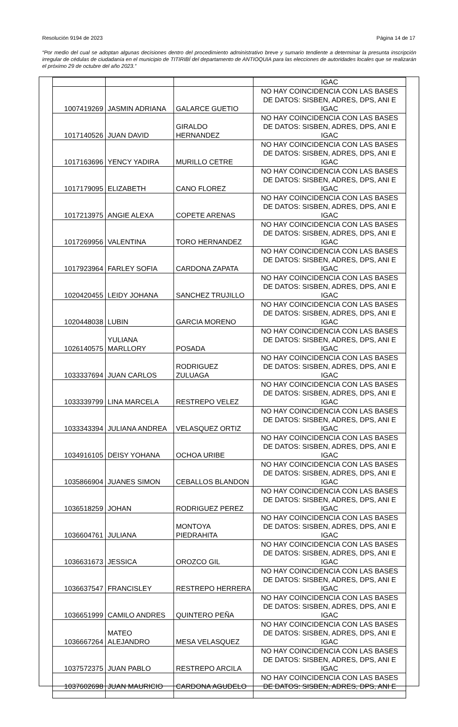Resolución 9194 de 2023 Página 14 de 17
“Por medio del cual se adoptan algunas decisiones dentro del procedimiento administrativo breve y sumario tendiente a determinar la presunta inscripción irregular de cédulas de ciudadanía en el municipio de TITIRIBÍ del departamento de ANTIOQUIA para las elecciones de autoridades locales que se realizarán el próximo 29 de octubre del año 2023.”
| | | | IGAC |
| 1007419269 | JASMIN ADRIANA | GALARCE GUETIO | NO HAY COINCIDENCIA CON LAS BASES DE DATOS: SISBEN, ADRES, DPS, ANI E IGAC |
| 1017140526 | JUAN DAVID | GIRALDO HERNANDEZ | NO HAY COINCIDENCIA CON LAS BASES DE DATOS: SISBEN, ADRES, DPS, ANI E IGAC |
| 1017163696 | YENCY YADIRA | MURILLO CETRE | NO HAY COINCIDENCIA CON LAS BASES DE DATOS: SISBEN, ADRES, DPS, ANI E IGAC |
| 1017179095 | ELIZABETH | CANO FLOREZ | NO HAY COINCIDENCIA CON LAS BASES DE DATOS: SISBEN, ADRES, DPS, ANI E IGAC |
| 1017213975 | ANGIE ALEXA | COPETE ARENAS | NO HAY COINCIDENCIA CON LAS BASES DE DATOS: SISBEN, ADRES, DPS, ANI E IGAC |
| 1017269956 | VALENTINA | TORO HERNANDEZ | NO HAY COINCIDENCIA CON LAS BASES DE DATOS: SISBEN, ADRES, DPS, ANI E IGAC |
| 1017923964 | FARLEY SOFIA | CARDONA ZAPATA | NO HAY COINCIDENCIA CON LAS BASES DE DATOS: SISBEN, ADRES, DPS, ANI E IGAC |
| 1020420455 | LEIDY JOHANA | SANCHEZ TRUJILLO | NO HAY COINCIDENCIA CON LAS BASES DE DATOS: SISBEN, ADRES, DPS, ANI E IGAC |
| 1020448038 | LUBIN | GARCIA MORENO | NO HAY COINCIDENCIA CON LAS BASES DE DATOS: SISBEN, ADRES, DPS, ANI E IGAC |
| 1026140575 | YULIANA MARLLORY | POSADA | NO HAY COINCIDENCIA CON LAS BASES DE DATOS: SISBEN, ADRES, DPS, ANI E IGAC |
| 1033337694 | JUAN CARLOS | RODRIGUEZ ZULUAGA | NO HAY COINCIDENCIA CON LAS BASES DE DATOS: SISBEN, ADRES, DPS, ANI E IGAC |
| 1033339799 | LINA MARCELA | RESTREPO VELEZ | NO HAY COINCIDENCIA CON LAS BASES DE DATOS: SISBEN, ADRES, DPS, ANI E IGAC |
| 1033343394 | JULIANA ANDREA | VELASQUEZ ORTIZ | NO HAY COINCIDENCIA CON LAS BASES DE DATOS: SISBEN, ADRES, DPS, ANI E IGAC |
| 1034916105 | DEISY YOHANA | OCHOA URIBE | NO HAY COINCIDENCIA CON LAS BASES DE DATOS: SISBEN, ADRES, DPS, ANI E IGAC |
| 1035866904 | JUANES SIMON | CEBALLOS BLANDON | NO HAY COINCIDENCIA CON LAS BASES DE DATOS: SISBEN, ADRES, DPS, ANI E IGAC |
| 1036518259 | JOHAN | RODRIGUEZ PEREZ | NO HAY COINCIDENCIA CON LAS BASES DE DATOS: SISBEN, ADRES, DPS, ANI E IGAC |
| 1036604761 | JULIANA | MONTOYA PIEDRAHITA | NO HAY COINCIDENCIA CON LAS BASES DE DATOS: SISBEN, ADRES, DPS, ANI E IGAC |
| 1036631673 | JESSICA | OROZCO GIL | NO HAY COINCIDENCIA CON LAS BASES DE DATOS: SISBEN, ADRES, DPS, ANI E IGAC |
| 1036637547 | FRANCISLEY | RESTREPO HERRERA | NO HAY COINCIDENCIA CON LAS BASES DE DATOS: SISBEN, ADRES, DPS, ANI E IGAC |
| 1036651999 | CAMILO ANDRES | QUINTERO PEÑA | NO HAY COINCIDENCIA CON LAS BASES DE DATOS: SISBEN, ADRES, DPS, ANI E IGAC |
| 1036667264 | MATEO ALEJANDRO | MESA VELASQUEZ | NO HAY COINCIDENCIA CON LAS BASES DE DATOS: SISBEN, ADRES, DPS, ANI E IGAC |
| 1037572375 | JUAN PABLO | RESTREPO ARCILA | NO HAY COINCIDENCIA CON LAS BASES DE DATOS: SISBEN, ADRES, DPS, ANI E IGAC |
| 1037602698 | JUAN MAURICIO | CARDONA AGUDELO | NO HAY COINCIDENCIA CON LAS BASES DE DATOS: SISBEN, ADRES, DPS, ANI E |